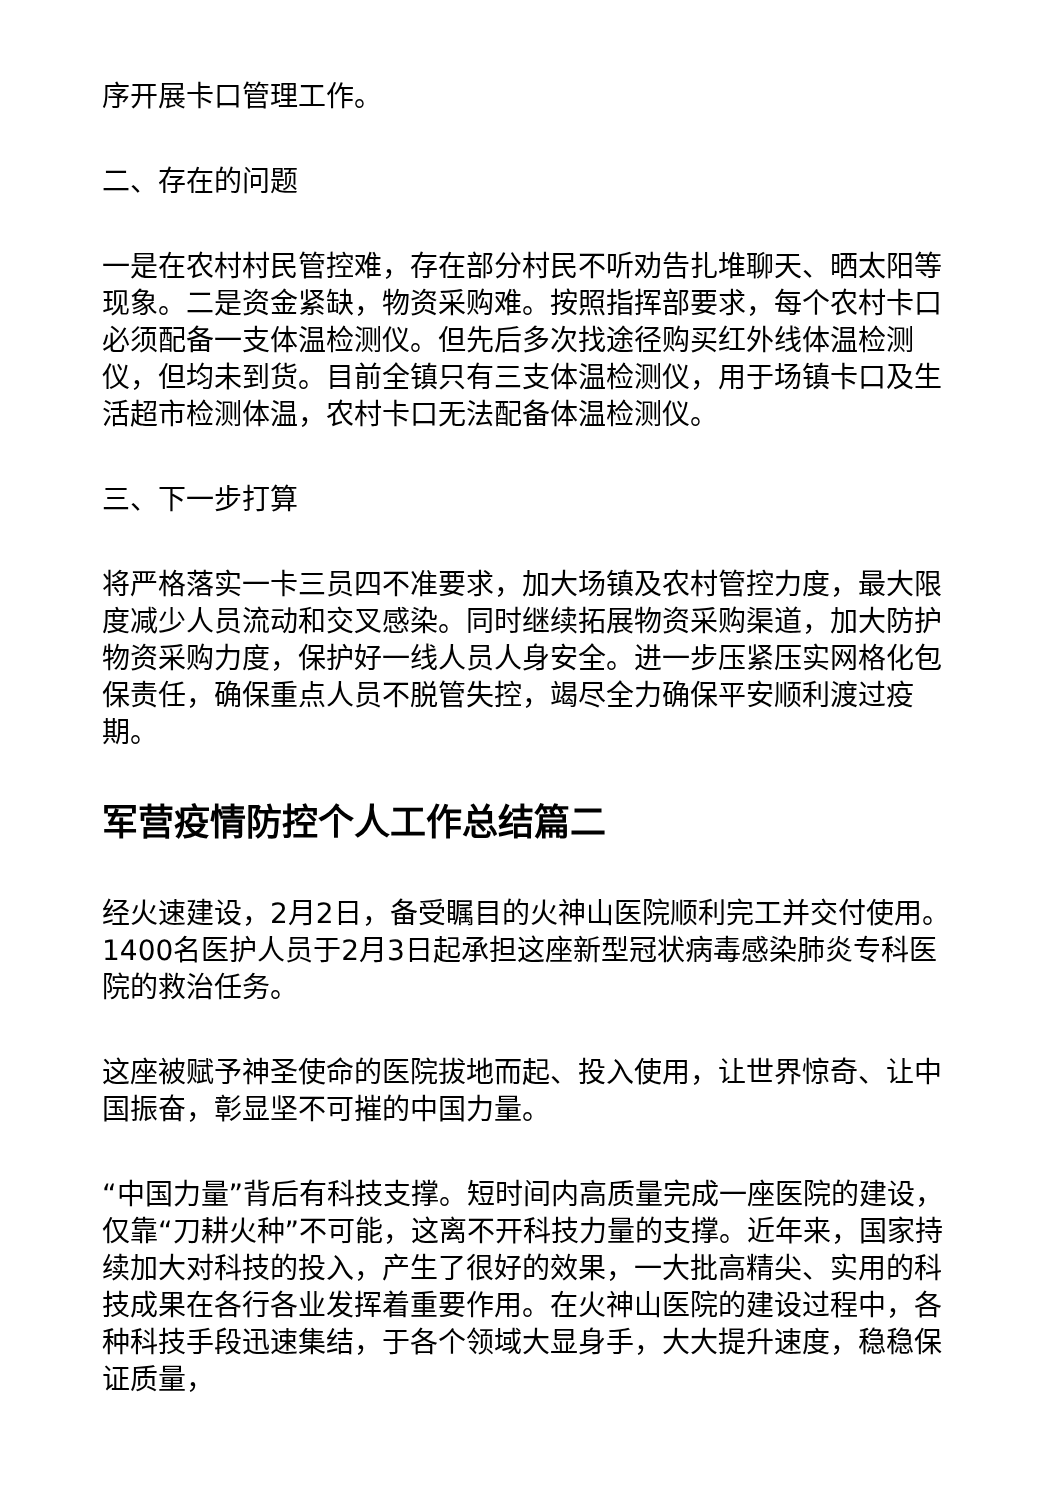序开展卡口管理工作。
二、存在的问题
一是在农村村民管控难，存在部分村民不听劝告扎堆聊天、晒太阳等现象。二是资金紧缺，物资采购难。按照指挥部要求，每个农村卡口必须配备一支体温检测仪。但先后多次找途径购买红外线体温检测仪，但均未到货。目前全镇只有三支体温检测仪，用于场镇卡口及生活超市检测体温，农村卡口无法配备体温检测仪。
三、下一步打算
将严格落实一卡三员四不准要求，加大场镇及农村管控力度，最大限度减少人员流动和交叉感染。同时继续拓展物资采购渠道，加大防护物资采购力度，保护好一线人员人身安全。进一步压紧压实网格化包保责任，确保重点人员不脱管失控，竭尽全力确保平安顺利渡过疫期。
军营疫情防控个人工作总结篇二
经火速建设，2月2日，备受瞩目的火神山医院顺利完工并交付使用。1400名医护人员于2月3日起承担这座新型冠状病毒感染肺炎专科医院的救治任务。
这座被赋予神圣使命的医院拔地而起、投入使用，让世界惊奇、让中国振奋，彰显坚不可摧的中国力量。
“中国力量”背后有科技支撑。短时间内高质量完成一座医院的建设，仅靠“刀耕火种”不可能，这离不开科技力量的支撑。近年来，国家持续加大对科技的投入，产生了很好的效果，一大批高精尖、实用的科技成果在各行各业发挥着重要作用。在火神山医院的建设过程中，各种科技手段迅速集结，于各个领域大显身手，大大提升速度，稳稳保证质量，